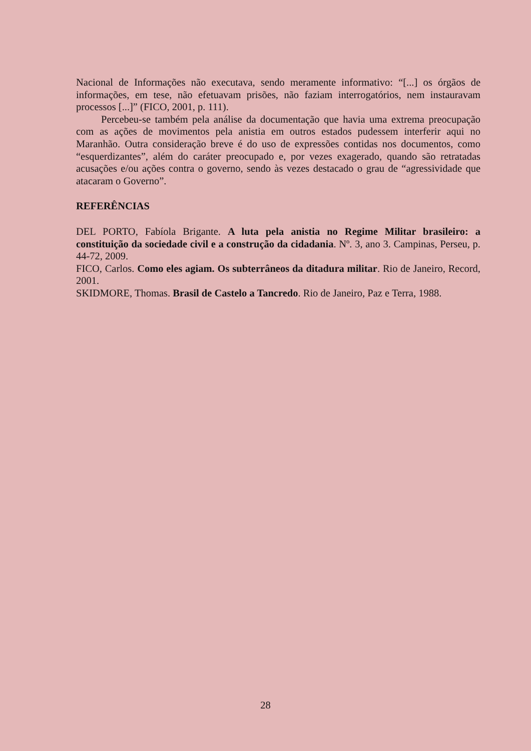Nacional de Informações não executava, sendo meramente informativo: “[...] os órgãos de informações, em tese, não efetuavam prisões, não faziam interrogatórios, nem instauravam processos [...]” (FICO, 2001, p. 111).
Percebeu-se também pela análise da documentação que havia uma extrema preocupação com as ações de movimentos pela anistia em outros estados pudessem interferir aqui no Maranhão. Outra consideração breve é do uso de expressões contidas nos documentos, como “esquerdizantes”, além do caráter preocupado e, por vezes exagerado, quando são retratadas acusações e/ou ações contra o governo, sendo às vezes destacado o grau de “agressividade que atacaram o Governo”.
REFERÊNCIAS
DEL PORTO, Fabíola Brigante. A luta pela anistia no Regime Militar brasileiro: a constituição da sociedade civil e a construção da cidadania. Nº. 3, ano 3. Campinas, Perseu, p. 44-72, 2009.
FICO, Carlos. Como eles agiam. Os subterrâneos da ditadura militar. Rio de Janeiro, Record, 2001.
SKIDMORE, Thomas. Brasil de Castelo a Tancredo. Rio de Janeiro, Paz e Terra, 1988.
28